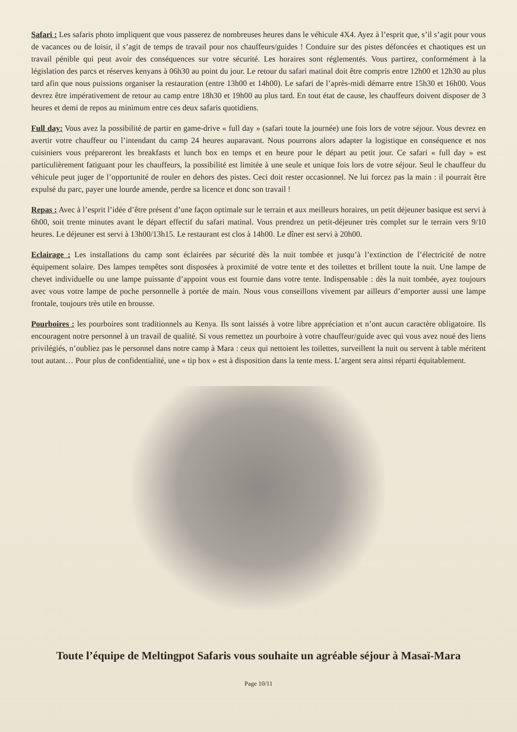Safari : Les safaris photo impliquent que vous passerez de nombreuses heures dans le véhicule 4X4. Ayez à l’esprit que, s’il s’agit pour vous de vacances ou de loisir, il s’agit de temps de travail pour nos chauffeurs/guides ! Conduire sur des pistes défoncées et chaotiques est un travail pénible qui peut avoir des conséquences sur votre sécurité. Les horaires sont réglementés. Vous partirez, conformément à la législation des parcs et réserves kenyans à 06h30 au point du jour. Le retour du safari matinal doit être compris entre 12h00 et 12h30 au plus tard afin que nous puissions organiser la restauration (entre 13h00 et 14h00). Le safari de l’après-midi démarre entre 15h30 et 16h00. Vous devrez être impérativement de retour au camp entre 18h30 et 19h00 au plus tard. En tout état de cause, les chauffeurs doivent disposer de 3 heures et demi de repos au minimum entre ces deux safaris quotidiens.
Full day: Vous avez la possibilité de partir en game-drive « full day » (safari toute la journée) une fois lors de votre séjour. Vous devrez en avertir votre chauffeur ou l’intendant du camp 24 heures auparavant. Nous pourrons alors adapter la logistique en conséquence et nos cuisiniers vous prépareront les breakfasts et lunch box en temps et en heure pour le départ au petit jour. Ce safari « full day » est particulièrement fatiguant pour les chauffeurs, la possibilité est limitée à une seule et unique fois lors de votre séjour. Seul le chauffeur du véhicule peut juger de l’opportunité de rouler en dehors des pistes. Ceci doit rester occasionnel. Ne lui forcez pas la main : il pourrait être expulsé du parc, payer une lourde amende, perdre sa licence et donc son travail !
Repas : Avec à l’esprit l’idée d’être présent d’une façon optimale sur le terrain et aux meilleurs horaires, un petit déjeuner basique est servi à 6h00, soit trente minutes avant le départ effectif du safari matinal. Vous prendrez un petit-déjeuner très complet sur le terrain vers 9/10 heures. Le déjeuner est servi à 13h00/13h15. Le restaurant est clos à 14h00. Le dîner est servi à 20h00.
Eclairage : Les installations du camp sont éclairées par sécurité dès la nuit tombée et jusqu’à l’extinction de l’électricité de notre équipement solaire. Des lampes tempêtes sont disposées à proximité de votre tente et des toilettes et brillent toute la nuit. Une lampe de chevet individuelle ou une lampe puissante d’appoint vous est fournie dans votre tente. Indispensable : dès la nuit tombée, ayez toujours avec vous votre lampe de poche personnelle à portée de main. Nous vous conseillons vivement par ailleurs d’emporter aussi une lampe frontale, toujours très utile en brousse.
Pourboires : les pourboires sont traditionnels au Kenya. Ils sont laissés à votre libre appréciation et n’ont aucun caractère obligatoire. Ils encouragent notre personnel à un travail de qualité. Si vous remettez un pourboire à votre chauffeur/guide avec qui vous avez noué des liens privilégiés, n’oubliez pas le personnel dans notre camp à Mara : ceux qui nettoient les toilettes, surveillent la nuit ou servent à table méritent tout autant… Pour plus de confidentialité, une « tip box » est à disposition dans la tente mess. L’argent sera ainsi réparti équitablement.
Toute l’équipe de Meltingpot Safaris vous souhaite un agréable séjour à Masaï-Mara
Page 10/11